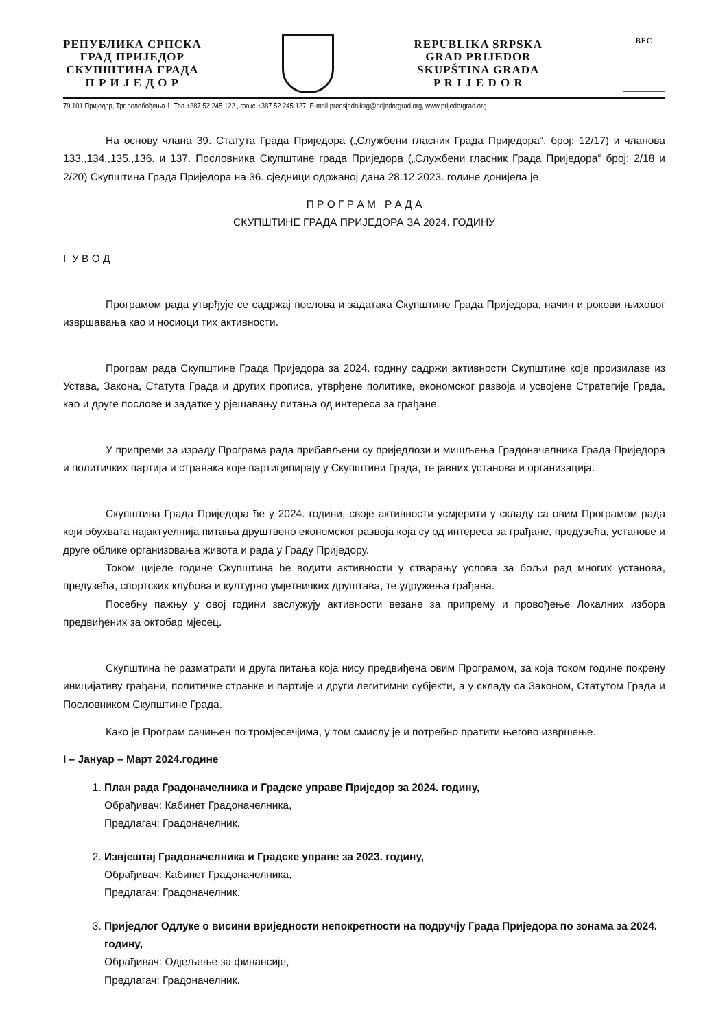РЕПУБЛИКА СРПСКА
ГРАД ПРИЈЕДОР
СКУПШТИНА ГРАДА
П Р И Ј Е Д О Р
REPUBLIKA SRPSKA
GRAD PRIJEDOR
SKUPŠTINA GRADA
P R I J E D O R
BFC
79 101 Приједор, Трг ослобођења 1, Тел.+387 52 245 122 , факс.+387 52 245 127, E-mail:predsjedniksg@prijedorgrad.org, www.prijedorgrad.org
На основу члана 39. Статута Града Приједора („Службени гласник Града Приједора“, број: 12/17) и чланова 133.,134.,135.,136. и 137. Пословника Скупштине града Приједора („Службени гласник Града Приједора“ број: 2/18 и 2/20) Скупштина Града Приједора на 36. сједници одржаној дана 28.12.2023. године донијела је
П Р О Г Р А М Р А Д А
СКУПШТИНЕ ГРАДА ПРИЈЕДОРА ЗА 2024. ГОДИНУ
I У В О Д
Програмом рада утврђује се садржај послова и задатака Скупштине Града Приједора, начин и рокови њиховог извршавања као и носиоци тих активности.
Програм рада Скупштине Града Приједора за 2024. годину садржи активности Скупштине које произилазе из Устава, Закона, Статута Града и других прописа, утврђене политике, економског развоја и усвојене Стратегије Града, као и друге послове и задатке у рјешавању питања од интереса за грађане.
У припреми за израду Програма рада прибављени су приједлози и мишљења Градоначелника Града Приједора и политичких партија и странака које партиципирају у Скупштини Града, те јавних установа и организација.
Скупштина Града Приједора ће у 2024. години, своје активности усмјерити у складу са овим Програмом рада који обухвата најактуелнија питања друштвено економског развоја која су од интереса за грађане, предузећа, установе и друге облике организовања живота и рада у Граду Приједору.
Током цијеле године Скупштина ће водити активности у стварању услова за бољи рад многих установа, предузећа, спортских клубова и културно умјетничких друштава, те удружења грађана.
Посебну пажњу у овој години заслужују активности везане за припрему и провођење Локалних избора предвиђених за октобар мјесец.
Скупштина ће разматрати и друга питања која нису предвиђена овим Програмом, за која током године покрену иницијативу грађани, политичке странке и партије и други легитимни субјекти, а у складу са Законом, Статутом Града и Пословником Скупштине Града.
Како је Програм сачињен по тромјесечјима, у том смислу је и потребно пратити његово извршење.
I – Јануар – Март 2024.године
1. План рада Градоначелника и Градске управе Приједор за 2024. годину,
Обрађивач: Кабинет Градоначелника,
Предлагач: Градоначелник.
2. Извјештај Градоначелника и Градске управе за 2023. годину,
Обрађивач: Кабинет Градоначелника,
Предлагач: Градоначелник.
3. Приједлог Одлуке о висини вриједности непокретности на подручју Града Приједора по зонама за 2024. годину,
Обрађивач: Одјељење за финансије,
Предлагач: Градоначелник.